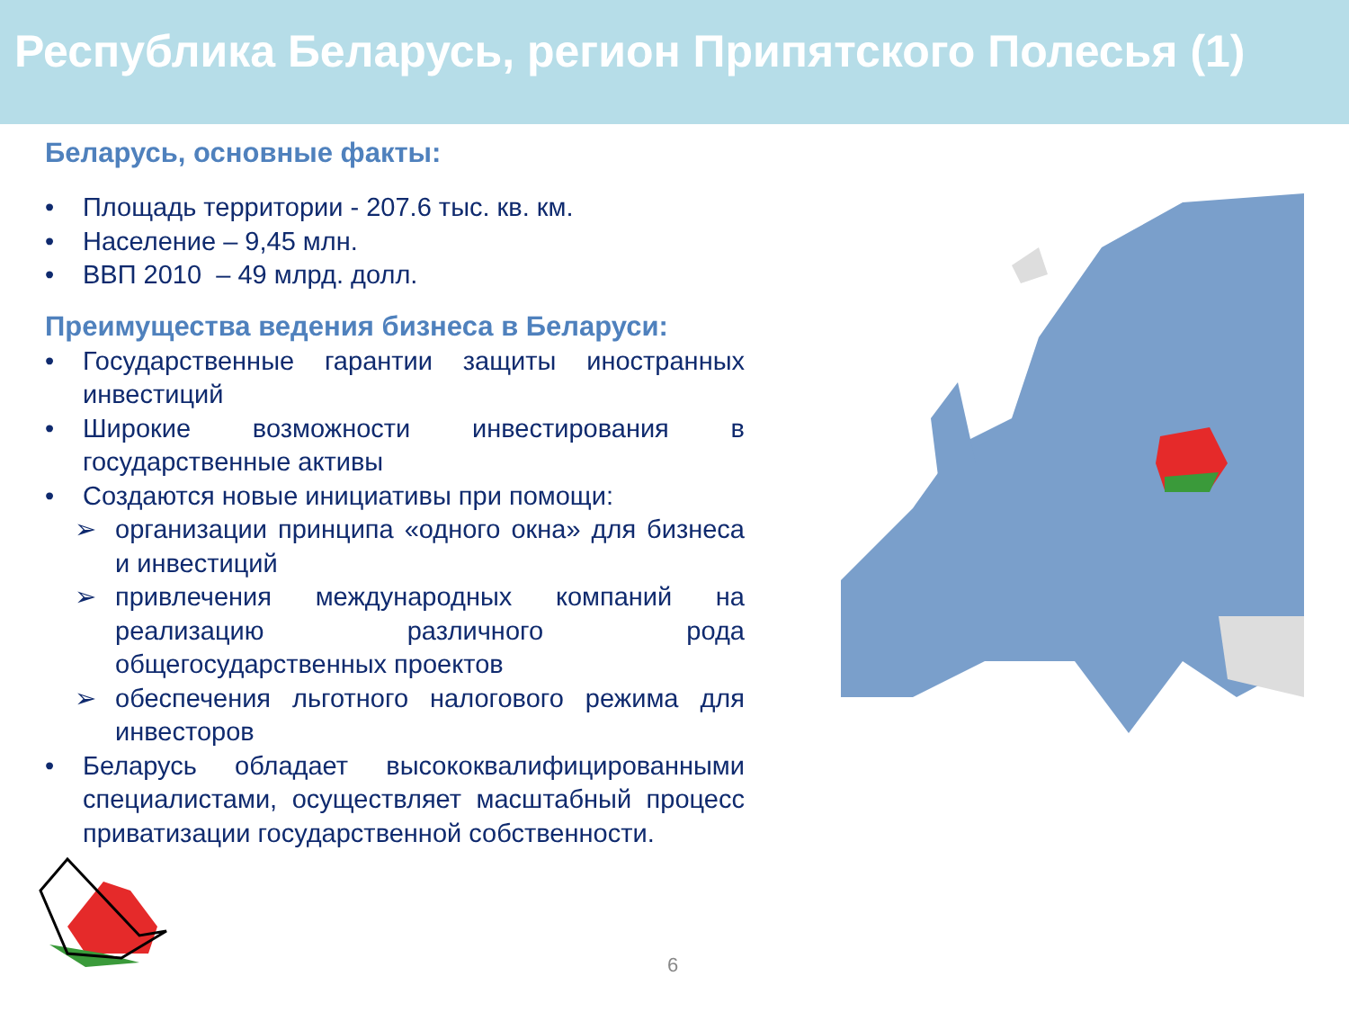Республика Беларусь, регион Припятского Полесья (1)
Беларусь, основные факты:
• Площадь территории - 207.6 тыс. кв. км.
• Население – 9,45 млн.
• ВВП 2010 – 49 млрд. долл.
Преимущества ведения бизнеса в Беларуси:
• Государственные гарантии защиты иностранных инвестиций
• Широкие возможности инвестирования в государственные активы
• Создаются новые инициативы при помощи:
➢ организации принципа «одного окна» для бизнеса и инвестиций
➢ привлечения международных компаний на реализацию различного рода общегосударственных проектов
➢ обеспечения льготного налогового режима для инвесторов
• Беларусь обладает высококвалифицированными специалистами, осуществляет масштабный процесс приватизации государственной собственности.
6